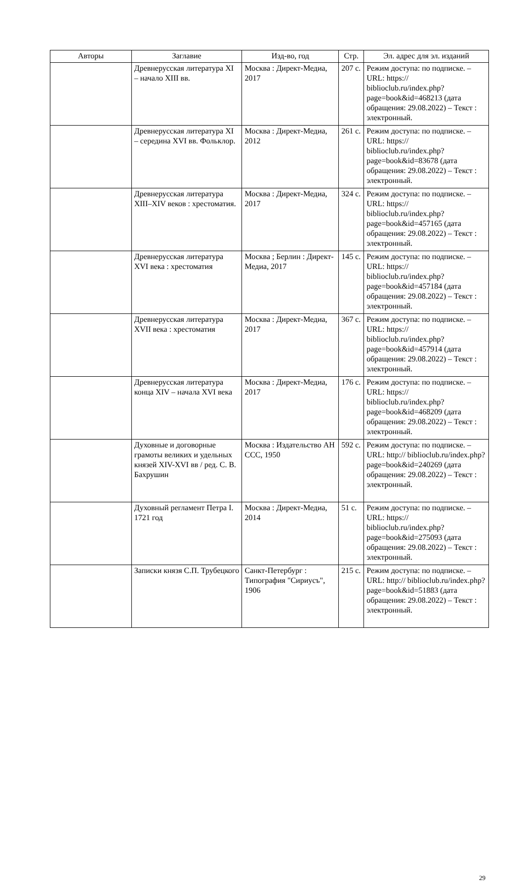| Авторы | Заглавие | Изд-во, год | Стр. | Эл. адрес для эл. изданий |
| --- | --- | --- | --- | --- |
| | Древнерусская литература XI – начало XIII вв. | Москва : Директ-Медиа, 2017 | 207 с. | Режим доступа: по подписке. – URL: https:// biblioclub.ru/index.php? page=book&id=468213 (дата обращения: 29.08.2022) – Текст : электронный. |
| | Древнерусская литература XI – середина XVI вв. Фольклор. | Москва : Директ-Медиа, 2012 | 261 с. | Режим доступа: по подписке. – URL: https:// biblioclub.ru/index.php? page=book&id=83678 (дата обращения: 29.08.2022) – Текст : электронный. |
| | Древнерусская литература XIII–XIV веков : хрестоматия. | Москва : Директ-Медиа, 2017 | 324 с. | Режим доступа: по подписке. – URL: https:// biblioclub.ru/index.php? page=book&id=457165 (дата обращения: 29.08.2022) – Текст : электронный. |
| | Древнерусская литература XVI века : хрестоматия | Москва ; Берлин : Директ-Медиа, 2017 | 145 с. | Режим доступа: по подписке. – URL: https:// biblioclub.ru/index.php? page=book&id=457184 (дата обращения: 29.08.2022) – Текст : электронный. |
| | Древнерусская литература XVII века : хрестоматия | Москва : Директ-Медиа, 2017 | 367 с. | Режим доступа: по подписке. – URL: https:// biblioclub.ru/index.php? page=book&id=457914 (дата обращения: 29.08.2022) – Текст : электронный. |
| | Древнерусская литература конца XIV – начала XVI века | Москва : Директ-Медиа, 2017 | 176 с. | Режим доступа: по подписке. – URL: https:// biblioclub.ru/index.php? page=book&id=468209 (дата обращения: 29.08.2022) – Текст : электронный. |
| | Духовные и договорные грамоты великих и удельных князей XIV-XVI вв / ред. С. В. Бахрушин | Москва : Издательство АН ССС, 1950 | 592 с. | Режим доступа: по подписке. – URL: http:// biblioclub.ru/index.php? page=book&id=240269 (дата обращения: 29.08.2022) – Текст : электронный. |
| | Духовный регламент Петра I. 1721 год | Москва : Директ-Медиа, 2014 | 51 с. | Режим доступа: по подписке. – URL: https:// biblioclub.ru/index.php? page=book&id=275093 (дата обращения: 29.08.2022) – Текст : электронный. |
| | Записки князя С.П. Трубецкого | Санкт-Петербург : Типография "Сириусъ", 1906 | 215 с. | Режим доступа: по подписке. – URL: http:// biblioclub.ru/index.php? page=book&id=51883 (дата обращения: 29.08.2022) – Текст : электронный. |
29